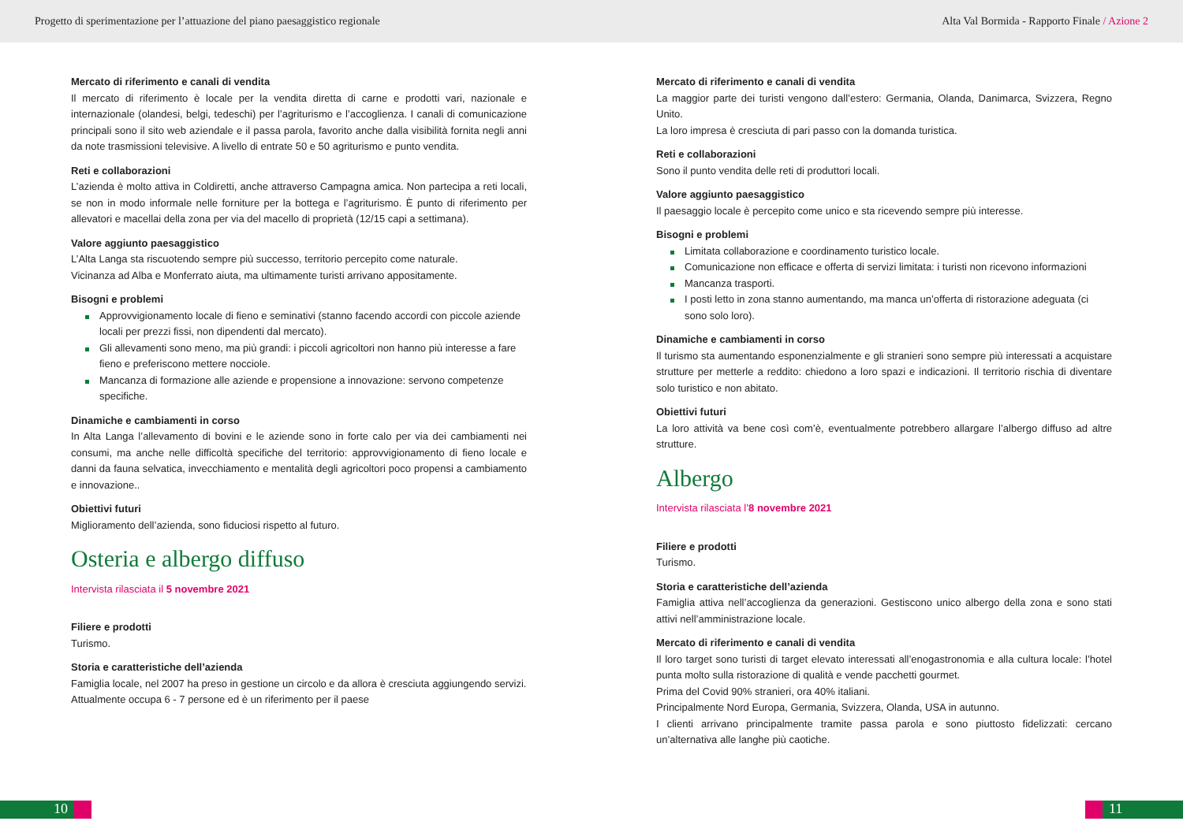Progetto di sperimentazione per l’attuazione del piano paesaggistico regionale Alta Val Bormida - Rapporto Finale / Azione 2
Mercato di riferimento e canali di vendita
Il mercato di riferimento è locale per la vendita diretta di carne e prodotti vari, nazionale e internazionale (olandesi, belgi, tedeschi) per l’agriturismo e l’accoglienza. I canali di comunicazione principali sono il sito web aziendale e il passa parola, favorito anche dalla visibilità fornita negli anni da note trasmissioni televisive. A livello di entrate 50 e 50 agriturismo e punto vendita.
Reti e collaborazioni
L’azienda è molto attiva in Coldiretti, anche attraverso Campagna amica. Non partecipa a reti locali, se non in modo informale nelle forniture per la bottega e l’agriturismo. È punto di riferimento per allevatori e macellai della zona per via del macello di proprietà (12/15 capi a settimana).
Valore aggiunto paesaggistico
L’Alta Langa sta riscuotendo sempre più successo, territorio percepito come naturale.
Vicinanza ad Alba e Monferrato aiuta, ma ultimamente turisti arrivano appositamente.
Bisogni e problemi
Approvvigionamento locale di fieno e seminativi (stanno facendo accordi con piccole aziende locali per prezzi fissi, non dipendenti dal mercato).
Gli allevamenti sono meno, ma più grandi: i piccoli agricoltori non hanno più interesse a fare fieno e preferiscono mettere nocciole.
Mancanza di formazione alle aziende e propensione a innovazione: servono competenze specifiche.
Dinamiche e cambiamenti in corso
In Alta Langa l’allevamento di bovini e le aziende sono in forte calo per via dei cambiamenti nei consumi, ma anche nelle difficoltà specifiche del territorio: approvvigionamento di fieno locale e danni da fauna selvatica, invecchiamento e mentalità degli agricoltori poco propensi a cambiamento e innovazione..
Obiettivi futuri
Miglioramento dell’azienda, sono fiduciosi rispetto al futuro.
Osteria e albergo diffuso
Intervista rilasciata il 5 novembre 2021
Filiere e prodotti
Turismo.
Storia e caratteristiche dell’azienda
Famiglia locale, nel 2007 ha preso in gestione un circolo e da allora è cresciuta aggiungendo servizi.
Attualmente occupa 6 - 7 persone ed è un riferimento per il paese
Mercato di riferimento e canali di vendita
La maggior parte dei turisti vengono dall’estero: Germania, Olanda, Danimarca, Svizzera, Regno Unito.
La loro impresa è cresciuta di pari passo con la domanda turistica.
Reti e collaborazioni
Sono il punto vendita delle reti di produttori locali.
Valore aggiunto paesaggistico
Il paesaggio locale è percepito come unico e sta ricevendo sempre più interesse.
Bisogni e problemi
Limitata collaborazione e coordinamento turistico locale.
Comunicazione non efficace e offerta di servizi limitata: i turisti non ricevono informazioni
Mancanza trasporti.
I posti letto in zona stanno aumentando, ma manca un’offerta di ristorazione adeguata (ci sono solo loro).
Dinamiche e cambiamenti in corso
Il turismo sta aumentando esponenzialmente e gli stranieri sono sempre più interessati a acquistare strutture per metterle a reddito: chiedono a loro spazi e indicazioni. Il territorio rischia di diventare solo turistico e non abitato.
Obiettivi futuri
La loro attività va bene così com’è, eventualmente potrebbero allargare l’albergo diffuso ad altre strutture.
Albergo
Intervista rilasciata l’8 novembre 2021
Filiere e prodotti
Turismo.
Storia e caratteristiche dell’azienda
Famiglia attiva nell’accoglienza da generazioni. Gestiscono unico albergo della zona e sono stati attivi nell’amministrazione locale.
Mercato di riferimento e canali di vendita
Il loro target sono turisti di target elevato interessati all’enogastronomia e alla cultura locale: l’hotel punta molto sulla ristorazione di qualità e vende pacchetti gourmet.
Prima del Covid 90% stranieri, ora 40% italiani.
Principalmente Nord Europa, Germania, Svizzera, Olanda, USA in autunno.
I clienti arrivano principalmente tramite passa parola e sono piuttosto fidelizzati: cercano un’alternativa alle langhe più caotiche.
10 11